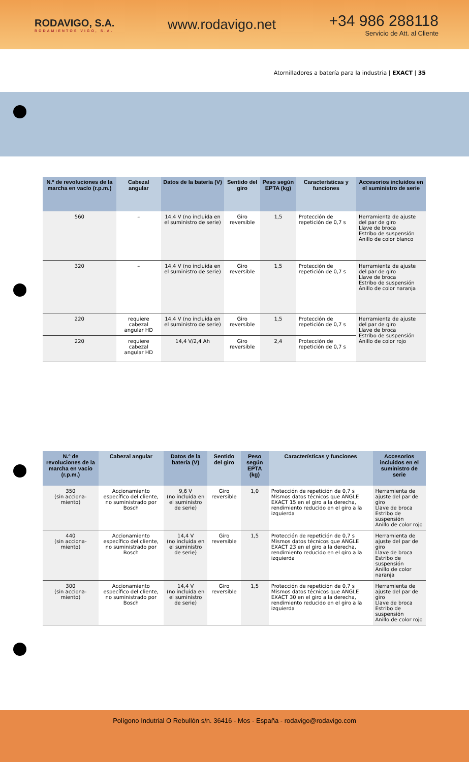RODAVIGO, S.A.
RODAMIENTOS VIGO, S.A.
www.rodavigo.net
+34 986 288118
Servicio de Att. al Cliente
Atornilladores a batería para la industria | EXACT | 35
| N.º de revoluciones de la marcha en vacío (r.p.m.) | Cabezal angular | Datos de la batería (V) | Sentido del giro | Peso según EPTA (kg) | Características y funciones | Accesorios incluidos en el suministro de serie |
| --- | --- | --- | --- | --- | --- | --- |
| 560 | – | 14,4 V (no incluida en el suministro de serie) | Giro reversible | 1,5 | Protección de repetición de 0,7 s | Herramienta de ajuste del par de giro Llave de broca Estribo de suspensión Anillo de color blanco |
| 320 | – | 14,4 V (no incluida en el suministro de serie) | Giro reversible | 1,5 | Protección de repetición de 0,7 s | Herramienta de ajuste del par de giro Llave de broca Estribo de suspensión Anillo de color naranja |
| 220 | requiere cabezal angular HD | 14,4 V (no incluida en el suministro de serie) | Giro reversible | 1,5 | Protección de repetición de 0,7 s | Herramienta de ajuste del par de giro Llave de broca Estribo de suspensión Anillo de color rojo |
| 220 | requiere cabezal angular HD | 14,4 V/2,4 Ah | Giro reversible | 2,4 | Protección de repetición de 0,7 s | |
| N.º de revoluciones de la marcha en vacío (r.p.m.) | Cabezal angular | Datos de la batería (V) | Sentido del giro | Peso según EPTA (kg) | Características y funciones | Accesorios incluidos en el suministro de serie |
| --- | --- | --- | --- | --- | --- | --- |
| 350 (sin acciona-miento) | Accionamiento específico del cliente, no suministrado por Bosch | 9,6 V (no incluida en el suministro de serie) | Giro reversible | 1,0 | Protección de repetición de 0,7 s Mismos datos técnicos que ANGLE EXACT 15 en el giro a la derecha, rendimiento reducido en el giro a la izquierda | Herramienta de ajuste del par de giro Llave de broca Estribo de suspensión Anillo de color rojo |
| 440 (sin acciona-miento) | Accionamiento específico del cliente, no suministrado por Bosch | 14,4 V (no incluida en el suministro de serie) | Giro reversible | 1,5 | Protección de repetición de 0,7 s Mismos datos técnicos que ANGLE EXACT 23 en el giro a la derecha, rendimiento reducido en el giro a la izquierda | Herramienta de ajuste del par de giro Llave de broca Estribo de suspensión Anillo de color naranja |
| 300 (sin acciona-miento) | Accionamiento específico del cliente, no suministrado por Bosch | 14,4 V (no incluida en el suministro de serie) | Giro reversible | 1,5 | Protección de repetición de 0,7 s Mismos datos técnicos que ANGLE EXACT 30 en el giro a la derecha, rendimiento reducido en el giro a la izquierda | Herramienta de ajuste del par de giro Llave de broca Estribo de suspensión Anillo de color rojo |
Polígono Indutrial O Rebullón s/n. 36416 - Mos - España - rodavigo@rodavigo.com